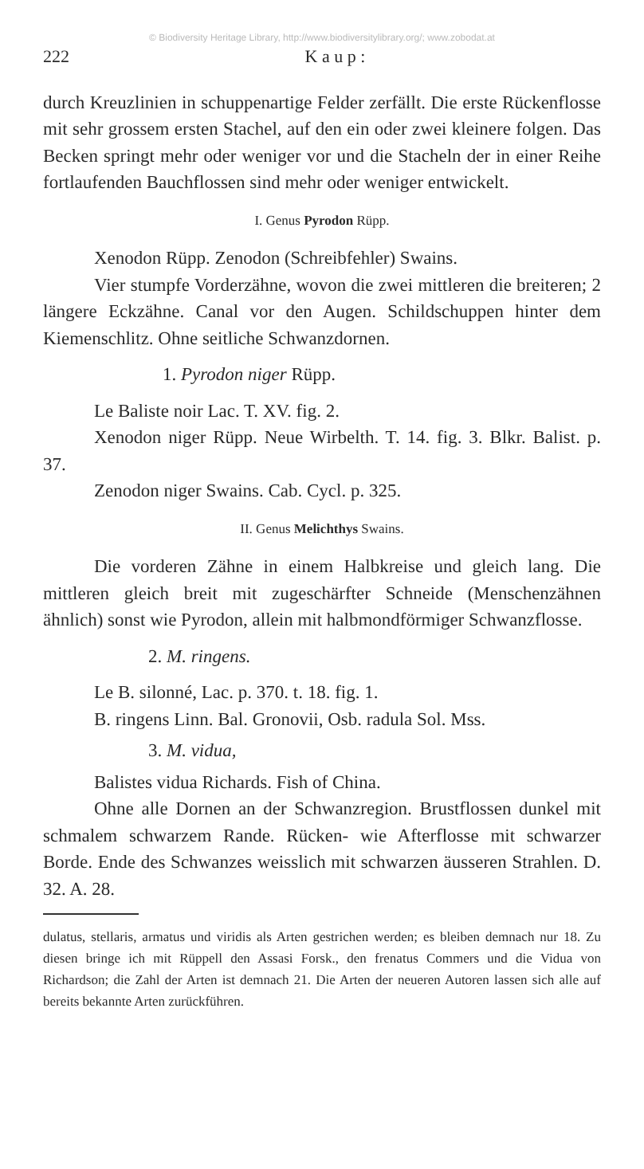© Biodiversity Heritage Library, http://www.biodiversitylibrary.org/; www.zobodat.at
222 K a u p :
durch Kreuzlinien in schuppenartige Felder zerfällt. Die erste Rückenflosse mit sehr grossem ersten Stachel, auf den ein oder zwei kleinere folgen. Das Becken springt mehr oder weniger vor und die Stacheln der in einer Reihe fortlaufenden Bauchflossen sind mehr oder weniger entwickelt.
I. Genus Pyrodon Rüpp.
Xenodon Rüpp. Zenodon (Schreibfehler) Swains.
Vier stumpfe Vorderzähne, wovon die zwei mittleren die breiteren; 2 längere Eckzähne. Canal vor den Augen. Schildschuppen hinter dem Kiemenschlitz. Ohne seitliche Schwanzdornen.
1. Pyrodon niger Rüpp.
Le Baliste noir Lac. T. XV. fig. 2.
Xenodon niger Rüpp. Neue Wirbelth. T. 14. fig. 3. Blkr. Balist. p. 37.
Zenodon niger Swains. Cab. Cycl. p. 325.
II. Genus Melichthys Swains.
Die vorderen Zähne in einem Halbkreise und gleich lang. Die mittleren gleich breit mit zugeschärfter Schneide (Menschenzähnen ähnlich) sonst wie Pyrodon, allein mit halbmondförmiger Schwanzflosse.
2. M. ringens.
Le B. silonné, Lac. p. 370. t. 18. fig. 1.
B. ringens Linn. Bal. Gronovii, Osb. radula Sol. Mss.
3. M. vidua,
Balistes vidua Richards. Fish of China.
Ohne alle Dornen an der Schwanzregion. Brustflossen dunkel mit schmalem schwarzem Rande. Rücken- wie Afterflosse mit schwarzer Borde. Ende des Schwanzes weisslich mit schwarzen äusseren Strahlen. D. 32. A. 28.
dulatus, stellaris, armatus und viridis als Arten gestrichen werden; es bleiben demnach nur 18. Zu diesen bringe ich mit Rüppell den Assasi Forsk., den frenatus Commers und die Vidua von Richardson; die Zahl der Arten ist demnach 21. Die Arten der neueren Autoren lassen sich alle auf bereits bekannte Arten zurückführen.